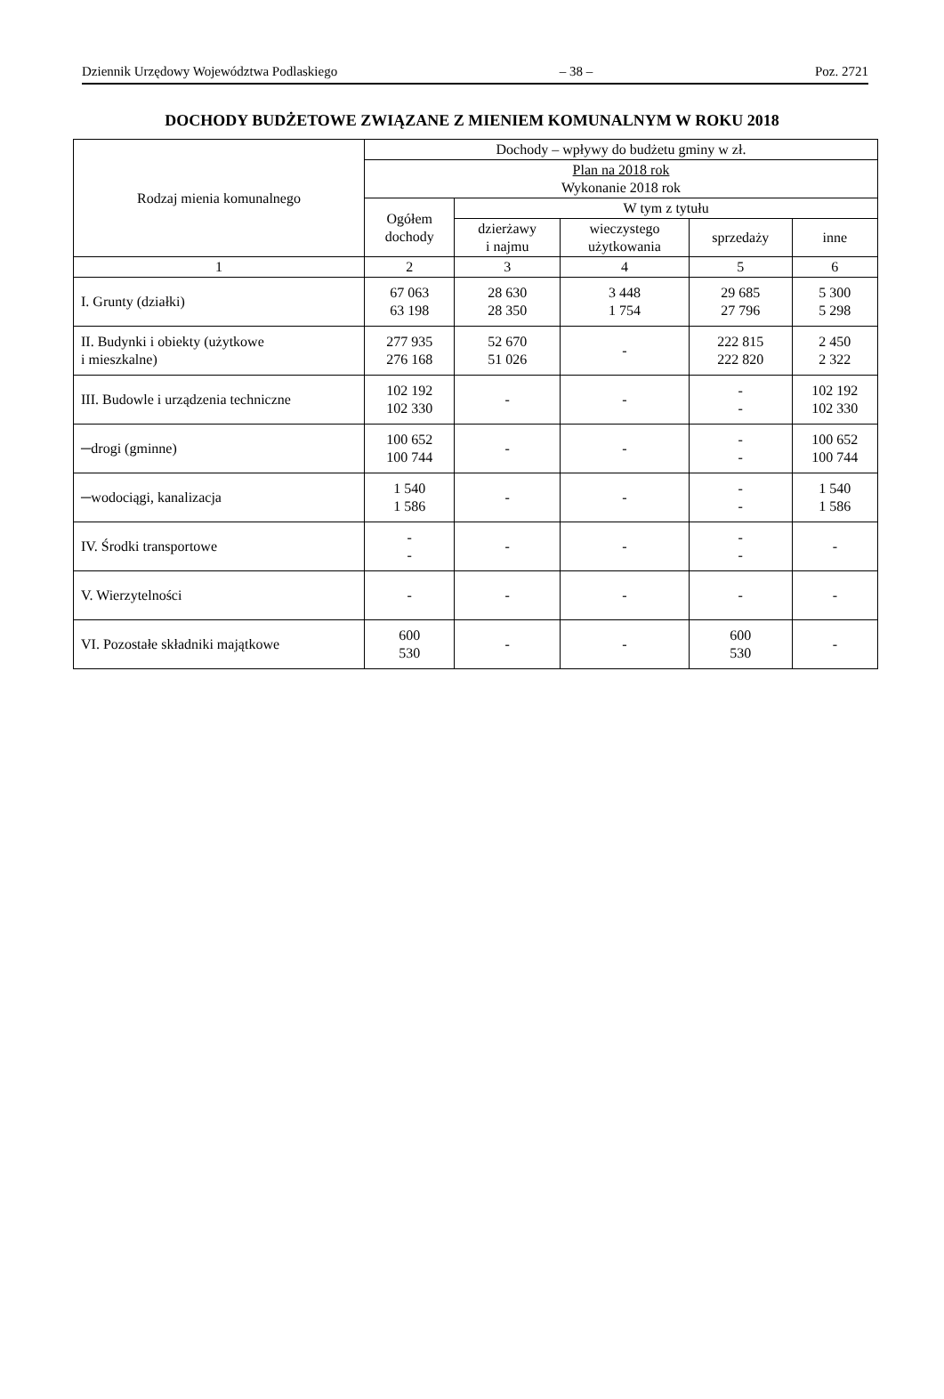Dziennik Urzędowy Województwa Podlaskiego – 38 – Poz. 2721
DOCHODY BUDŻETOWE ZWIĄZANE Z MIENIEM KOMUNALNYM W ROKU 2018
| Rodzaj mienia komunalnego | Dochody – wpływy do budżetu gminy w zł. | | | | |
| --- | --- | --- | --- | --- | --- |
| | Plan na 2018 rok Wykonanie 2018 rok | | | | |
| | Ogółem dochody | W tym z tytułu | | | |
| | | dzierżawy i najmu | wieczystego użytkowania | sprzedaży | inne |
| 1 | 2 | 3 | 4 | 5 | 6 |
| I. Grunty (działki) | 67 063 63 198 | 28 630 28 350 | 3 448 1 754 | 29 685 27 796 | 5 300 5 298 |
| II. Budynki i obiekty (użytkowe i mieszkalne) | 277 935 276 168 | 52 670 51 026 | - | 222 815 222 820 | 2 450 2 322 |
| III. Budowle i urządzenia techniczne | 102 192 102 330 | - | - | - - | 102 192 102 330 |
| ─drogi (gminne) | 100 652 100 744 | - | - | - - | 100 652 100 744 |
| ─wodociągi, kanalizacja | 1 540 1 586 | - | - | - - | 1 540 1 586 |
| IV. Środki transportowe | - - | - | - | - - | - |
| V. Wierzytelności | - | - | - | - | - |
| VI. Pozostałe składniki majątkowe | 600 530 | - | - | 600 530 | - |